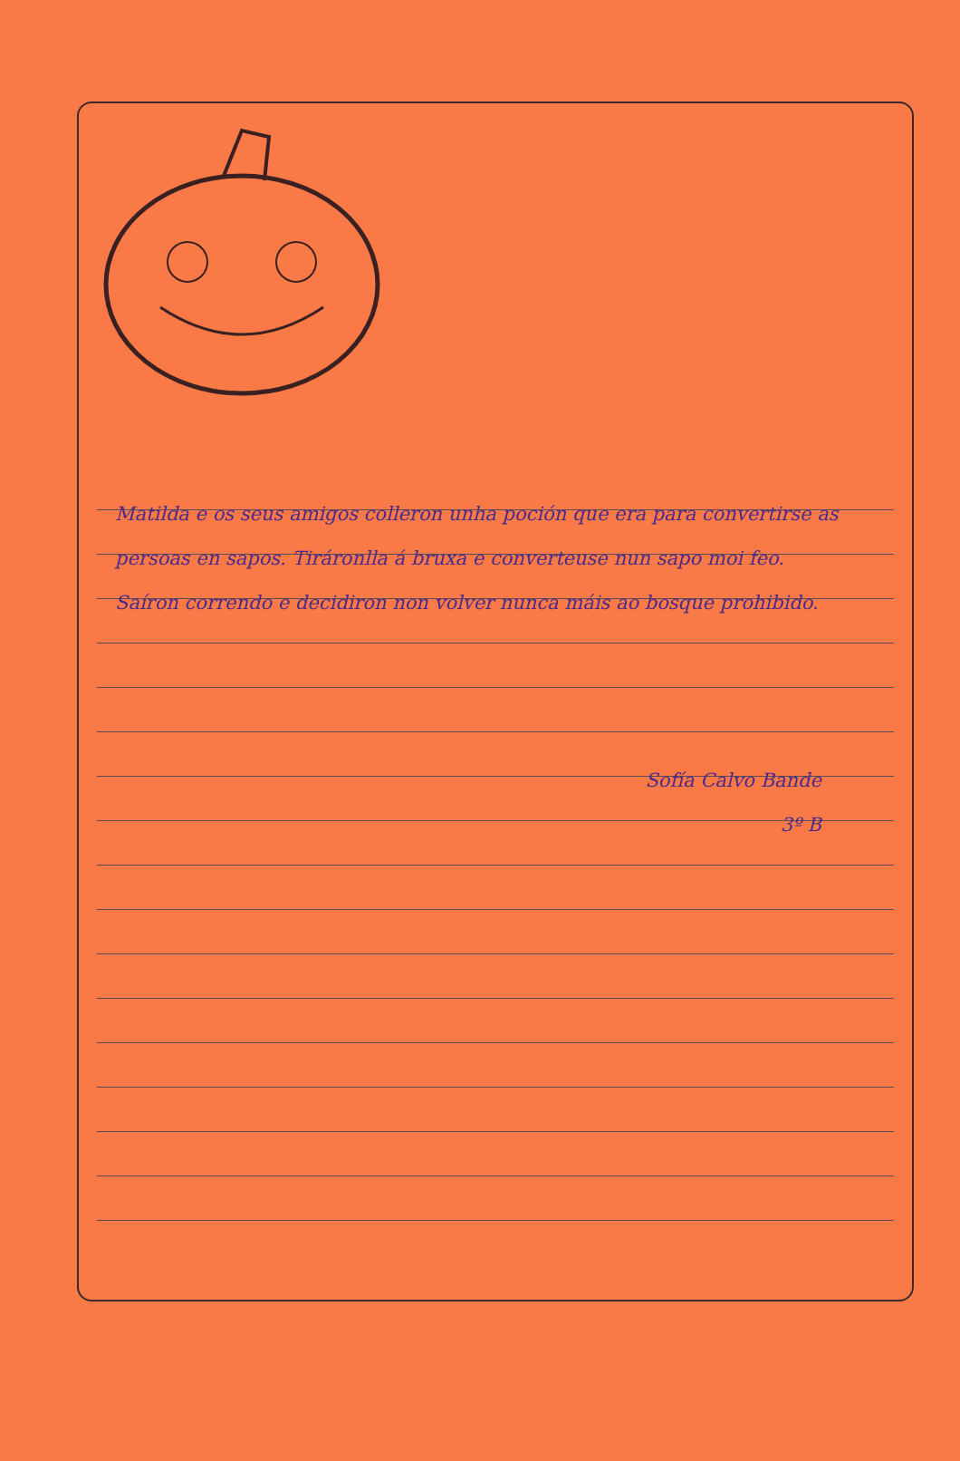Matilda e os seus amigos colleron unha poción que era para convertirse as persoas en sapos. Tiráronlla á bruxa e converteuse nun sapo moi feo.
Saíron correndo e decidiron non volver nunca máis ao bosque prohibido.
Sofía Calvo Bande
3º B